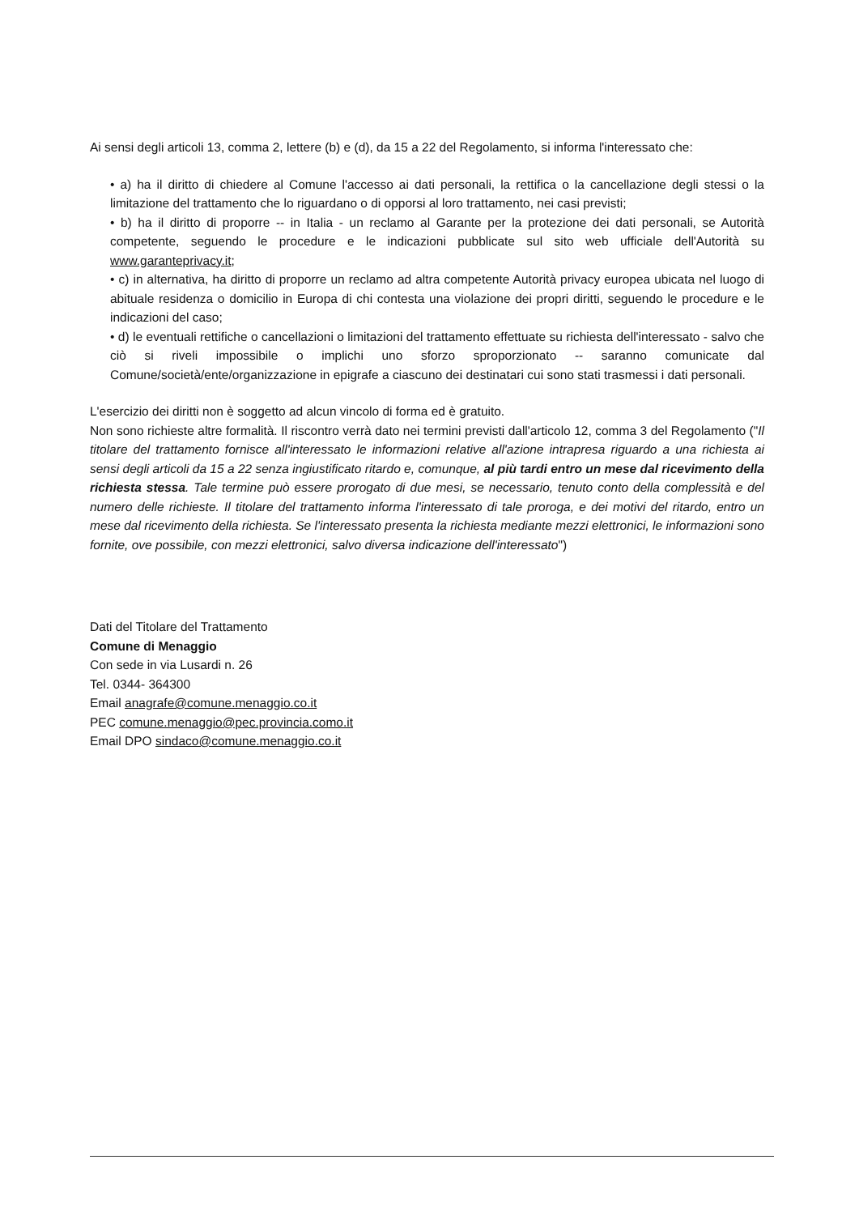Ai sensi degli articoli 13, comma 2, lettere (b) e (d), da 15 a 22 del Regolamento, si informa l'interessato che:
• a) ha il diritto di chiedere al Comune l'accesso ai dati personali, la rettifica o la cancellazione degli stessi o la limitazione del trattamento che lo riguardano o di opporsi al loro trattamento, nei casi previsti;
• b) ha il diritto di proporre -- in Italia - un reclamo al Garante per la protezione dei dati personali, se Autorità competente, seguendo le procedure e le indicazioni pubblicate sul sito web ufficiale dell'Autorità su www.garanteprivacy.it;
• c) in alternativa, ha diritto di proporre un reclamo ad altra competente Autorità privacy europea ubicata nel luogo di abituale residenza o domicilio in Europa di chi contesta una violazione dei propri diritti, seguendo le procedure e le indicazioni del caso;
• d) le eventuali rettifiche o cancellazioni o limitazioni del trattamento effettuate su richiesta dell'interessato - salvo che ciò si riveli impossibile o implichi uno sforzo sproporzionato -- saranno comunicate dal Comune/società/ente/organizzazione in epigrafe a ciascuno dei destinatari cui sono stati trasmessi i dati personali.
L'esercizio dei diritti non è soggetto ad alcun vincolo di forma ed è gratuito.
Non sono richieste altre formalità. Il riscontro verrà dato nei termini previsti dall'articolo 12, comma 3 del Regolamento ("Il titolare del trattamento fornisce all'interessato le informazioni relative all'azione intrapresa riguardo a una richiesta ai sensi degli articoli da 15 a 22 senza ingiustificato ritardo e, comunque, al più tardi entro un mese dal ricevimento della richiesta stessa. Tale termine può essere prorogato di due mesi, se necessario, tenuto conto della complessità e del numero delle richieste. Il titolare del trattamento informa l'interessato di tale proroga, e dei motivi del ritardo, entro un mese dal ricevimento della richiesta. Se l'interessato presenta la richiesta mediante mezzi elettronici, le informazioni sono fornite, ove possibile, con mezzi elettronici, salvo diversa indicazione dell'interessato")
Dati del Titolare del Trattamento
Comune di Menaggio
Con sede in via Lusardi n. 26
Tel. 0344- 364300
Email anagrafe@comune.menaggio.co.it
PEC comune.menaggio@pec.provincia.como.it
Email DPO sindaco@comune.menaggio.co.it